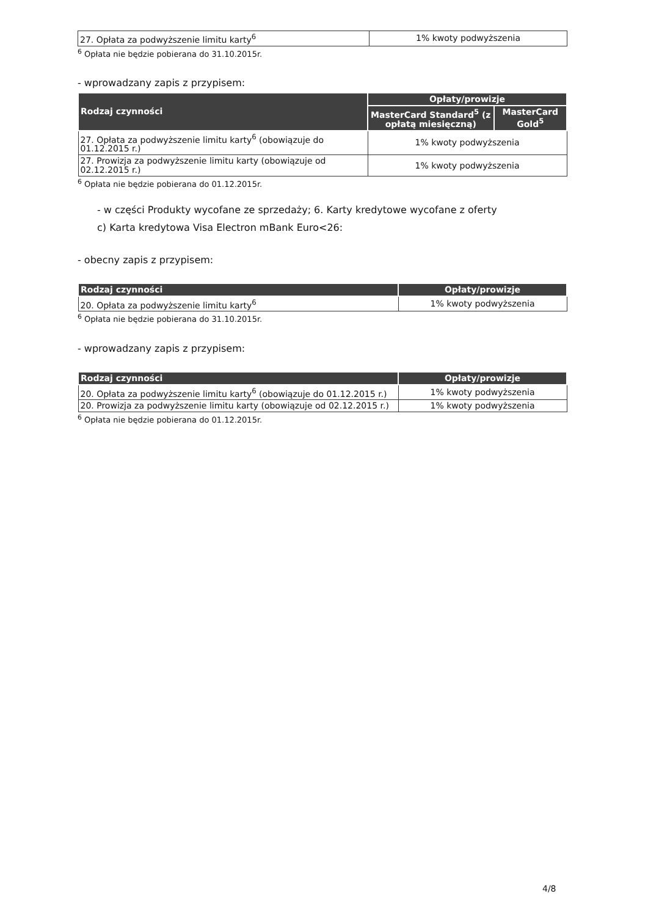| 27. Opłata za podwyższenie limitu karty<sup>6</sup> | 1% kwoty podwyższenia |
<sup>6</sup> Opłata nie będzie pobierana do 31.10.2015r.
- wprowadzany zapis z przypisem:
| Rodzaj czynności | Opłaty/prowizje | |
| --- | --- | --- |
| | MasterCard Standard<sup>5</sup> (z opłatą miesięczną) | MasterCard Gold<sup>5</sup> |
| 27. Opłata za podwyższenie limitu karty<sup>6</sup> (obowiązuje do 01.12.2015 r.) | 1% kwoty podwyższenia | |
| 27. Prowizja za podwyższenie limitu karty (obowiązuje od 02.12.2015 r.) | 1% kwoty podwyższenia | |
<sup>6</sup> Opłata nie będzie pobierana do 01.12.2015r.
- w części Produkty wycofane ze sprzedaży; 6. Karty kredytowe wycofane z oferty
c) Karta kredytowa Visa Electron mBank Euro<26:
- obecny zapis z przypisem:
| Rodzaj czynności | Opłaty/prowizje |
| --- | --- |
| 20. Opłata za podwyższenie limitu karty<sup>6</sup> | 1% kwoty podwyższenia |
<sup>6</sup> Opłata nie będzie pobierana do 31.10.2015r.
- wprowadzany zapis z przypisem:
| Rodzaj czynności | Opłaty/prowizje |
| --- | --- |
| 20. Opłata za podwyższenie limitu karty<sup>6</sup> (obowiązuje do 01.12.2015 r.) | 1% kwoty podwyższenia |
| 20. Prowizja za podwyższenie limitu karty (obowiązuje od 02.12.2015 r.) | 1% kwoty podwyższenia |
<sup>6</sup> Opłata nie będzie pobierana do 01.12.2015r.
4/8